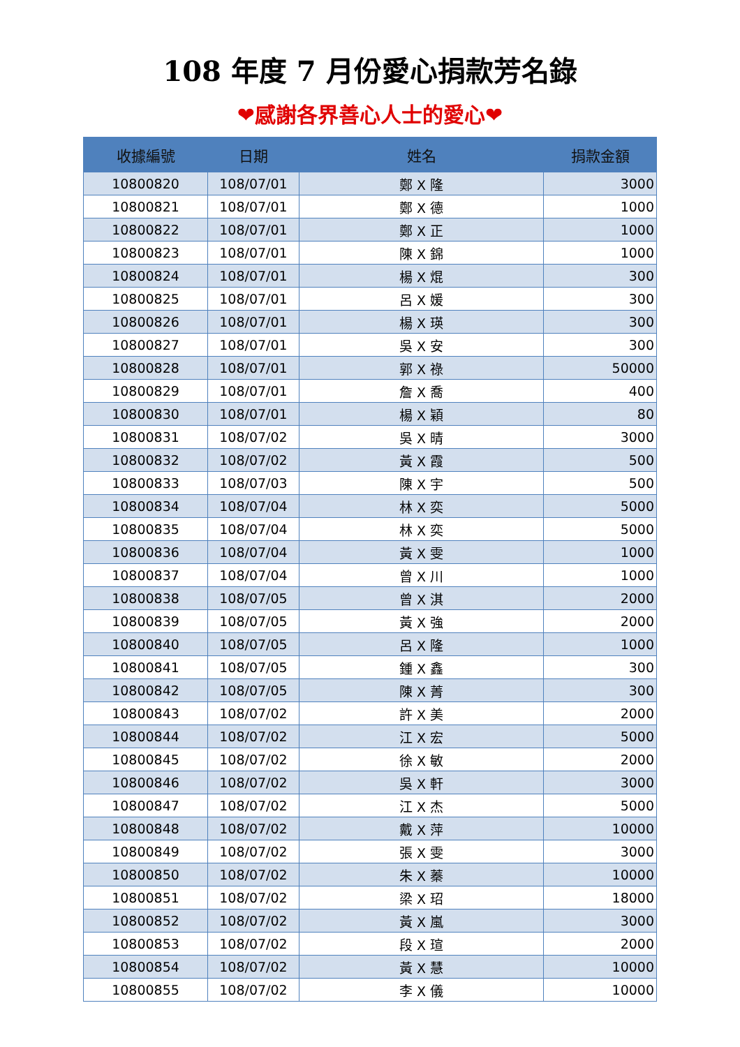108 年度 7 月份愛心捐款芳名錄
❤感謝各界善心人士的愛心❤
| 收據編號 | 日期 | 姓名 | 捐款金額 |
| --- | --- | --- | --- |
| 10800820 | 108/07/01 | 鄭 X 隆 | 3000 |
| 10800821 | 108/07/01 | 鄭 X 德 | 1000 |
| 10800822 | 108/07/01 | 鄭 X 正 | 1000 |
| 10800823 | 108/07/01 | 陳 X 錦 | 1000 |
| 10800824 | 108/07/01 | 楊 X 焜 | 300 |
| 10800825 | 108/07/01 | 呂 X 媛 | 300 |
| 10800826 | 108/07/01 | 楊 X 瑛 | 300 |
| 10800827 | 108/07/01 | 吳 X 安 | 300 |
| 10800828 | 108/07/01 | 郭 X 祿 | 50000 |
| 10800829 | 108/07/01 | 詹 X 喬 | 400 |
| 10800830 | 108/07/01 | 楊 X 穎 | 80 |
| 10800831 | 108/07/02 | 吳 X 晴 | 3000 |
| 10800832 | 108/07/02 | 黃 X 霞 | 500 |
| 10800833 | 108/07/03 | 陳 X 宇 | 500 |
| 10800834 | 108/07/04 | 林 X 奕 | 5000 |
| 10800835 | 108/07/04 | 林 X 奕 | 5000 |
| 10800836 | 108/07/04 | 黃 X 雯 | 1000 |
| 10800837 | 108/07/04 | 曾 X 川 | 1000 |
| 10800838 | 108/07/05 | 曾 X 淇 | 2000 |
| 10800839 | 108/07/05 | 黃 X 強 | 2000 |
| 10800840 | 108/07/05 | 呂 X 隆 | 1000 |
| 10800841 | 108/07/05 | 鍾 X 鑫 | 300 |
| 10800842 | 108/07/05 | 陳 X 菁 | 300 |
| 10800843 | 108/07/02 | 許 X 美 | 2000 |
| 10800844 | 108/07/02 | 江 X 宏 | 5000 |
| 10800845 | 108/07/02 | 徐 X 敏 | 2000 |
| 10800846 | 108/07/02 | 吳 X 軒 | 3000 |
| 10800847 | 108/07/02 | 江 X 杰 | 5000 |
| 10800848 | 108/07/02 | 戴 X 萍 | 10000 |
| 10800849 | 108/07/02 | 張 X 雯 | 3000 |
| 10800850 | 108/07/02 | 朱 X 蓁 | 10000 |
| 10800851 | 108/07/02 | 梁 X 玿 | 18000 |
| 10800852 | 108/07/02 | 黃 X 嵐 | 3000 |
| 10800853 | 108/07/02 | 段 X 瑄 | 2000 |
| 10800854 | 108/07/02 | 黃 X 慧 | 10000 |
| 10800855 | 108/07/02 | 李 X 儀 | 10000 |